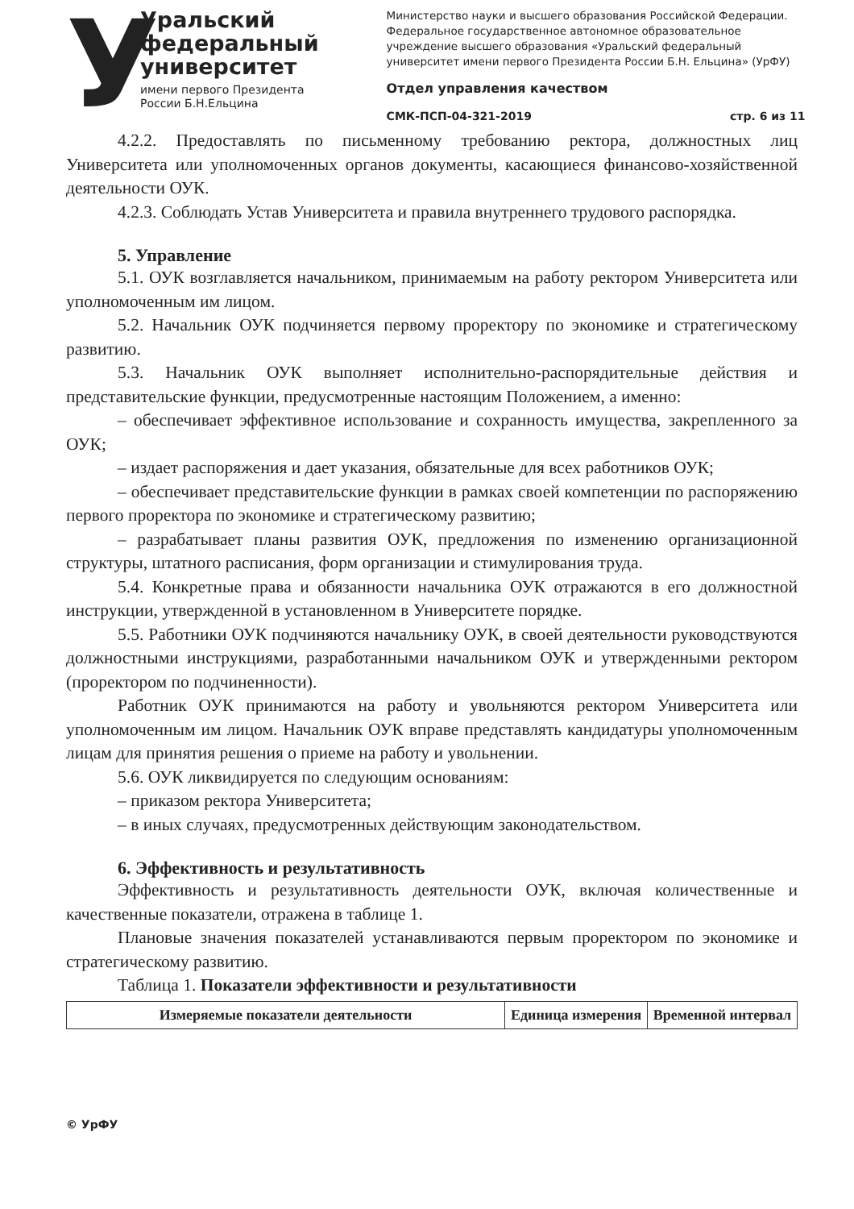У
Уральский федеральный университет
имени первого Президента России Б.Н.Ельцина
Министерство науки и высшего образования Российской Федерации. Федеральное государственное автономное образовательное учреждение высшего образования «Уральский федеральный университет имени первого Президента России Б.Н. Ельцина» (УрФУ)
Отдел управления качеством
СМК-ПСП-04-321-2019 стр. 6 из 11
4.2.2. Предоставлять по письменному требованию ректора, должностных лиц Университета или уполномоченных органов документы, касающиеся финансово-хозяйственной деятельности ОУК.
4.2.3. Соблюдать Устав Университета и правила внутреннего трудового распорядка.
5. Управление
5.1. ОУК возглавляется начальником, принимаемым на работу ректором Университета или уполномоченным им лицом.
5.2. Начальник ОУК подчиняется первому проректору по экономике и стратегическому развитию.
5.3. Начальник ОУК выполняет исполнительно-распорядительные действия и представительские функции, предусмотренные настоящим Положением, а именно:
– обеспечивает эффективное использование и сохранность имущества, закрепленного за ОУК;
– издает распоряжения и дает указания, обязательные для всех работников ОУК;
– обеспечивает представительские функции в рамках своей компетенции по распоряжению первого проректора по экономике и стратегическому развитию;
– разрабатывает планы развития ОУК, предложения по изменению организационной структуры, штатного расписания, форм организации и стимулирования труда.
5.4. Конкретные права и обязанности начальника ОУК отражаются в его должностной инструкции, утвержденной в установленном в Университете порядке.
5.5. Работники ОУК подчиняются начальнику ОУК, в своей деятельности руководствуются должностными инструкциями, разработанными начальником ОУК и утвержденными ректором (проректором по подчиненности).
Работник ОУК принимаются на работу и увольняются ректором Университета или уполномоченным им лицом. Начальник ОУК вправе представлять кандидатуры уполномоченным лицам для принятия решения о приеме на работу и увольнении.
5.6. ОУК ликвидируется по следующим основаниям:
– приказом ректора Университета;
– в иных случаях, предусмотренных действующим законодательством.
6. Эффективность и результативность
Эффективность и результативность деятельности ОУК, включая количественные и качественные показатели, отражена в таблице 1.
Плановые значения показателей устанавливаются первым проректором по экономике и стратегическому развитию.
Таблица 1. Показатели эффективности и результативности
| Измеряемые показатели деятельности | Единица измерения | Временной интервал |
| --- | --- | --- |
© УрФУ